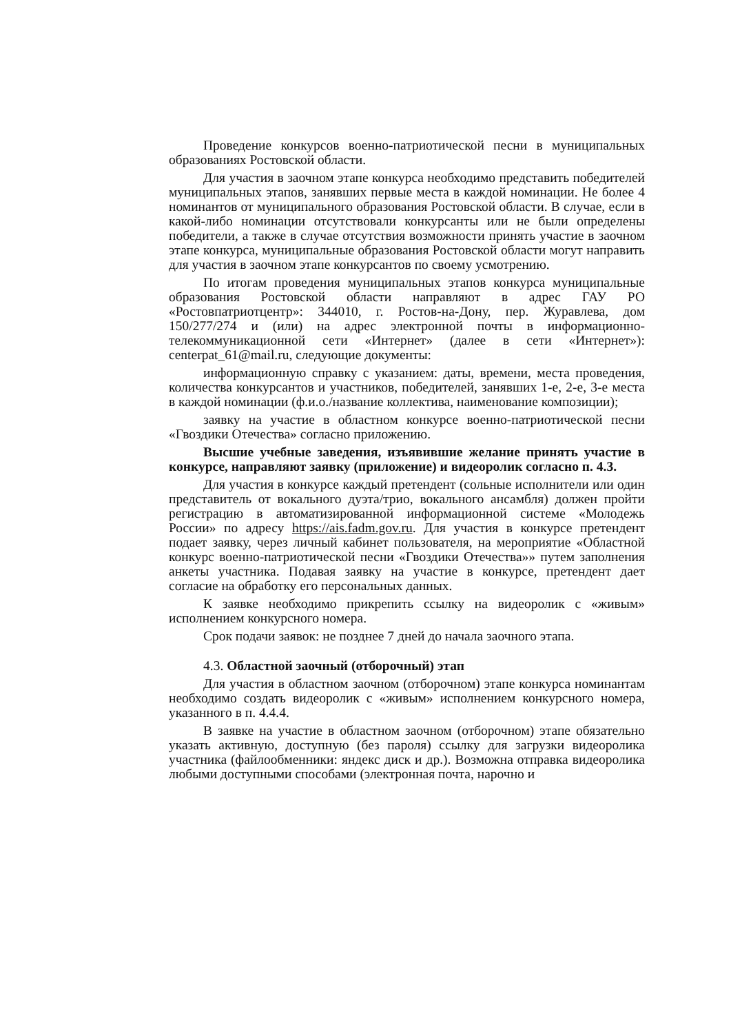Проведение конкурсов военно-патриотической песни в муниципальных образованиях Ростовской области.
Для участия в заочном этапе конкурса необходимо представить победителей муниципальных этапов, занявших первые места в каждой номинации. Не более 4 номинантов от муниципального образования Ростовской области. В случае, если в какой-либо номинации отсутствовали конкурсанты или не были определены победители, а также в случае отсутствия возможности принять участие в заочном этапе конкурса, муниципальные образования Ростовской области могут направить для участия в заочном этапе конкурсантов по своему усмотрению.
По итогам проведения муниципальных этапов конкурса муниципальные образования Ростовской области направляют в адрес ГАУ РО «Ростовпатриотцентр»: 344010, г. Ростов-на-Дону, пер. Журавлева, дом 150/277/274 и (или) на адрес электронной почты в информационно-телекоммуникационной сети «Интернет» (далее в сети «Интернет»): centerpat_61@mail.ru, следующие документы:
информационную справку с указанием: даты, времени, места проведения, количества конкурсантов и участников, победителей, занявших 1-е, 2-е, 3-е места в каждой номинации (ф.и.о./название коллектива, наименование композиции);
заявку на участие в областном конкурсе военно-патриотической песни «Гвоздики Отечества» согласно приложению.
Высшие учебные заведения, изъявившие желание принять участие в конкурсе, направляют заявку (приложение) и видеоролик согласно п. 4.3.
Для участия в конкурсе каждый претендент (сольные исполнители или один представитель от вокального дуэта/трио, вокального ансамбля) должен пройти регистрацию в автоматизированной информационной системе «Молодежь России» по адресу https://ais.fadm.gov.ru. Для участия в конкурсе претендент подает заявку, через личный кабинет пользователя, на мероприятие «Областной конкурс военно-патриотической песни «Гвоздики Отечества»» путем заполнения анкеты участника. Подавая заявку на участие в конкурсе, претендент дает согласие на обработку его персональных данных.
К заявке необходимо прикрепить ссылку на видеоролик с «живым» исполнением конкурсного номера.
Срок подачи заявок: не позднее 7 дней до начала заочного этапа.
4.3. Областной заочный (отборочный) этап
Для участия в областном заочном (отборочном) этапе конкурса номинантам необходимо создать видеоролик с «живым» исполнением конкурсного номера, указанного в п. 4.4.4.
В заявке на участие в областном заочном (отборочном) этапе обязательно указать активную, доступную (без пароля) ссылку для загрузки видеоролика участника (файлообменники: яндекс диск и др.). Возможна отправка видеоролика любыми доступными способами (электронная почта, нарочно и